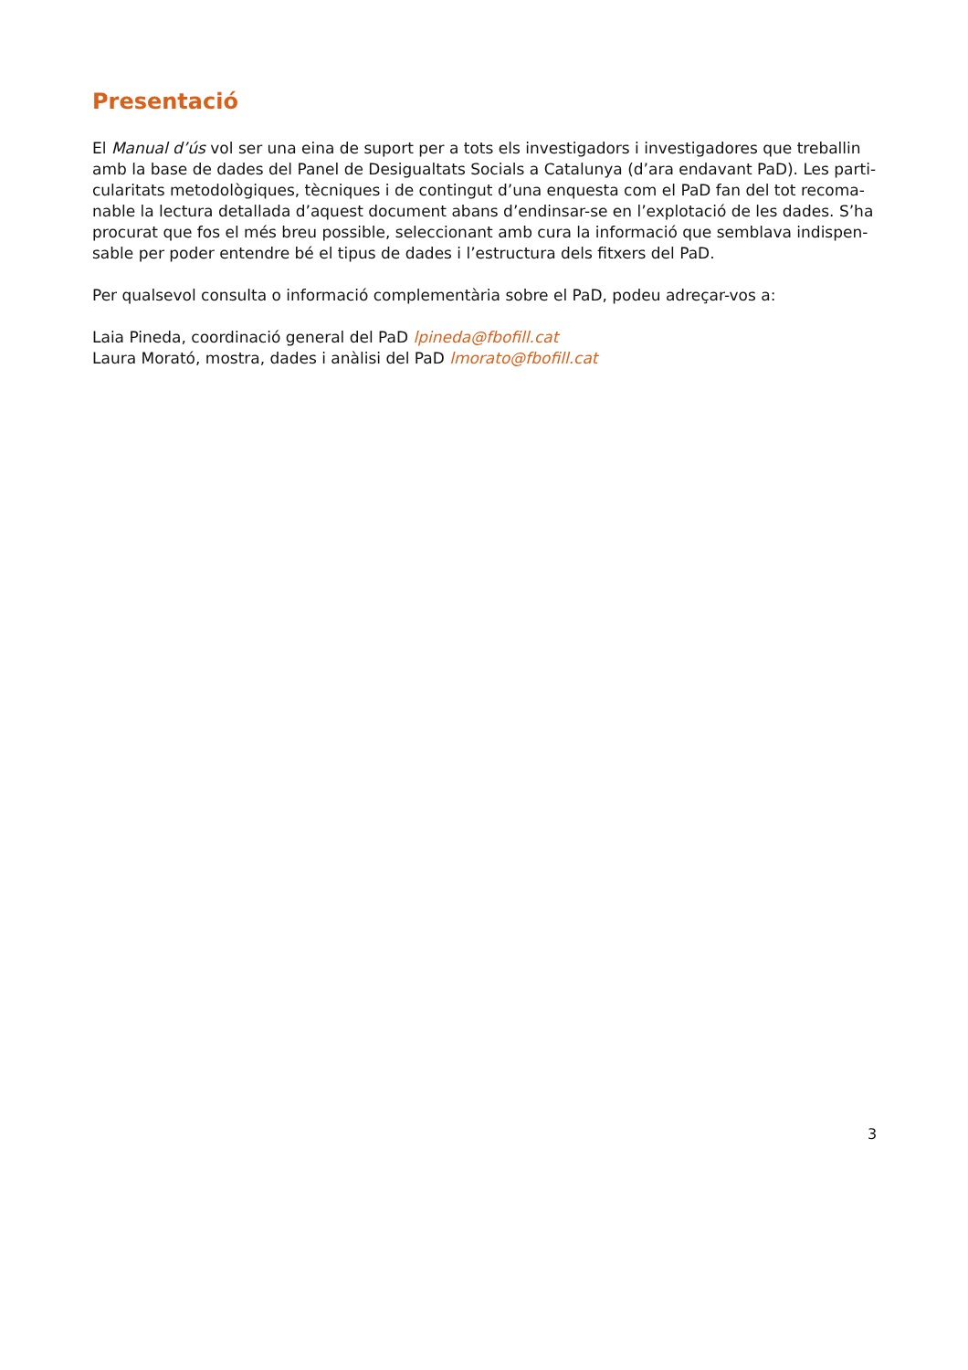Presentació
El Manual d’ús vol ser una eina de suport per a tots els investigadors i investigadores que treballin amb la base de dades del Panel de Desigualtats Socials a Catalunya (d’ara endavant PaD). Les parti-cularitats metodològiques, tècniques i de contingut d’una enquesta com el PaD fan del tot recoma-nable la lectura detallada d’aquest document abans d’endinsar-se en l’explotació de les dades. S’ha procurat que fos el més breu possible, seleccionant amb cura la informació que semblava indispen-sable per poder entendre bé el tipus de dades i l’estructura dels fitxers del PaD.
Per qualsevol consulta o informació complementària sobre el PaD, podeu adreçar-vos a:
Laia Pineda, coordinació general del PaD lpineda@fbofill.cat
Laura Morató, mostra, dades i anàlisi del PaD lmorato@fbofill.cat
3